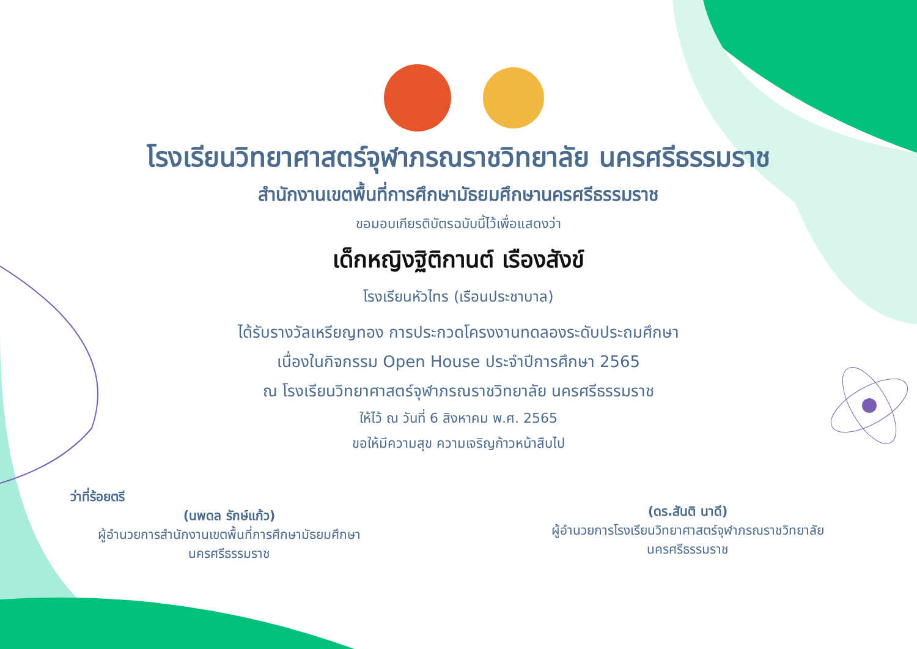โรงเรียนวิทยาศาสตร์จุฬาภรณราชวิทยาลัย นครศรีธรรมราช
สำนักงานเขตพื้นที่การศึกษามัธยมศึกษานครศรีธรรมราช
ขอมอบเกียรติบัตรฉบับนี้ไว้เพื่อแสดงว่า
เด็กหญิงฐิติกานต์ เรืองสังข์
โรงเรียนหัวไทร (เรือนประชาบาล)
ได้รับรางวัลเหรียญทอง การประกวดโครงงานทดลองระดับประถมศึกษา
เนื่องในกิจกรรม Open House ประจำปีการศึกษา 2565
ณ โรงเรียนวิทยาศาสตร์จุฬาภรณราชวิทยาลัย นครศรีธรรมราช
ให้ไว้ ณ วันที่ 6 สิงหาคม พ.ศ. 2565
ขอให้มีความสุข ความเจริญก้าวหน้าสืบไป
ว่าที่ร้อยตรี
(นพดล รักษ์แก้ว)
ผู้อำนวยการสำนักงานเขตพื้นที่การศึกษามัธยมศึกษา
นครศรีธรรมราช
(ดร.สันติ นาดี)
ผู้อำนวยการโรงเรียนวิทยาศาสตร์จุฬาภรณราชวิทยาลัย
นครศรีธรรมราช